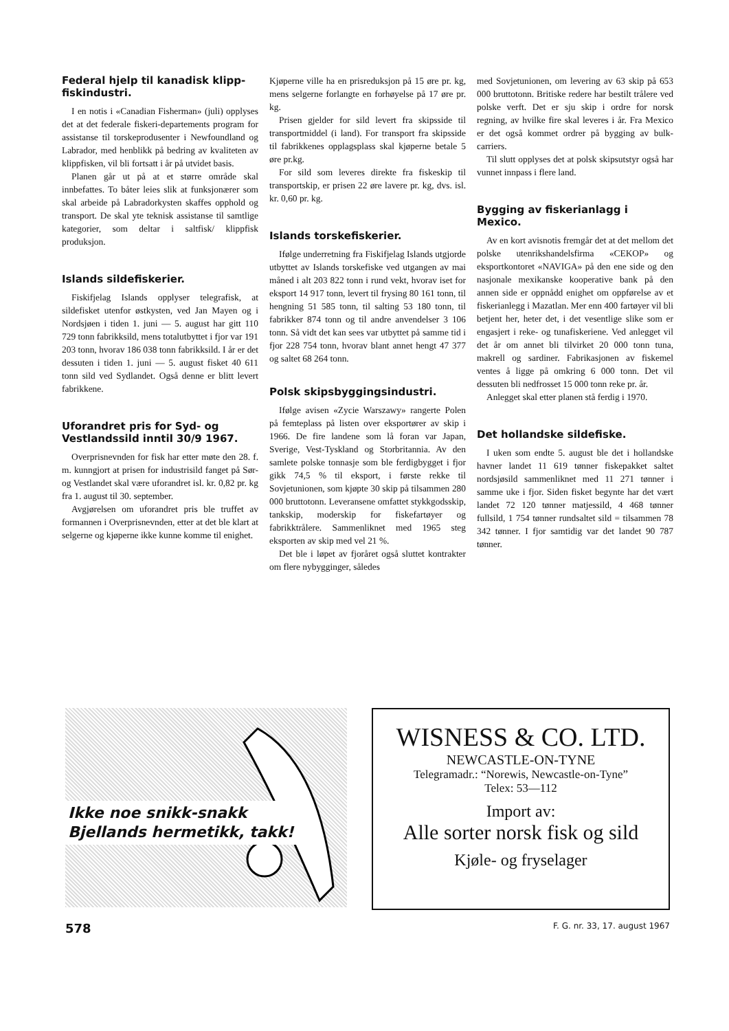Federal hjelp til kanadisk klipp-fiskindustri.
I en notis i «Canadian Fisherman» (juli) opplyses det at det federale fiskeri-departements program for assistanse til torskeprodusenter i Newfoundland og Labrador, med henblikk på bedring av kvaliteten av klippfisken, vil bli fortsatt i år på utvidet basis.
Planen går ut på at et større område skal innbefattes. To båter leies slik at funksjonærer som skal arbeide på Labradorkysten skaffes opphold og transport. De skal yte teknisk assistanse til samtlige kategorier, som deltar i saltfisk/ klippfisk produksjon.
Islands sildefiskerier.
Fiskifjelag Islands opplyser telegrafisk, at sildefisket utenfor østkysten, ved Jan Mayen og i Nordsjøen i tiden 1. juni — 5. august har gitt 110 729 tonn fabrikksild, mens totalutbyttet i fjor var 191 203 tonn, hvorav 186 038 tonn fabrikksild. I år er det dessuten i tiden 1. juni — 5. august fisket 40 611 tonn sild ved Sydlandet. Også denne er blitt levert fabrikkene.
Uforandret pris for Syd- og Vestlandssild inntil 30/9 1967.
Overprisnevnden for fisk har etter møte den 28. f. m. kunngjort at prisen for industrisild fanget på Sør- og Vestlandet skal være uforandret isl. kr. 0,82 pr. kg fra 1. august til 30. september.
Avgjørelsen om uforandret pris ble truffet av formannen i Overprisnevnden, etter at det ble klart at selgerne og kjøperne ikke kunne komme til enighet.
Kjøperne ville ha en prisreduksjon på 15 øre pr. kg, mens selgerne forlangte en forhøyelse på 17 øre pr. kg.
Prisen gjelder for sild levert fra skipsside til transportmiddel (i land). For transport fra skipsside til fabrikkenes opplagsplass skal kjøperne betale 5 øre pr.kg.
For sild som leveres direkte fra fiskeskip til transportskip, er prisen 22 øre lavere pr. kg, dvs. isl. kr. 0,60 pr. kg.
Islands torskefiskerier.
Ifølge underretning fra Fiskifjelag Islands utgjorde utbyttet av Islands torskefiske ved utgangen av mai måned i alt 203 822 tonn i rund vekt, hvorav iset for eksport 14 917 tonn, levert til frysing 80 161 tonn, til hengning 51 585 tonn, til salting 53 180 tonn, til fabrikker 874 tonn og til andre anvendelser 3 106 tonn. Så vidt det kan sees var utbyttet på samme tid i fjor 228 754 tonn, hvorav blant annet hengt 47 377 og saltet 68 264 tonn.
Polsk skipsbyggingsindustri.
Ifølge avisen «Zycie Warszawy» rangerte Polen på femteplass på listen over eksportører av skip i 1966. De fire landene som lå foran var Japan, Sverige, Vest-Tyskland og Storbritannia. Av den samlete polske tonnasje som ble ferdigbygget i fjor gikk 74,5 % til eksport, i første rekke til Sovjetunionen, som kjøpte 30 skip på tilsammen 280 000 bruttotonn. Leveransene omfattet stykkgodsskip, tankskip, moderskip for fiskefartøyer og fabrikktrålere. Sammenliknet med 1965 steg eksporten av skip med vel 21 %.
Det ble i løpet av fjoråret også sluttet kontrakter om flere nybygginger, således
med Sovjetunionen, om levering av 63 skip på 653 000 bruttotonn. Britiske redere har bestilt trålere ved polske verft. Det er sju skip i ordre for norsk regning, av hvilke fire skal leveres i år. Fra Mexico er det også kommet ordrer på bygging av bulk-carriers.
Til slutt opplyses det at polsk skipsutstyr også har vunnet innpass i flere land.
Bygging av fiskerianlagg i Mexico.
Av en kort avisnotis fremgår det at det mellom det polske utenrikshandelsfirma «CEKOP» og eksportkontoret «NAVIGA» på den ene side og den nasjonale mexikanske kooperative bank på den annen side er oppnådd enighet om oppførelse av et fiskerianlegg i Mazatlan. Mer enn 400 fartøyer vil bli betjent her, heter det, i det vesentlige slike som er engasjert i reke- og tunafiskeriene. Ved anlegget vil det år om annet bli tilvirket 20 000 tonn tuna, makrell og sardiner. Fabrikasjonen av fiskemel ventes å ligge på omkring 6 000 tonn. Det vil dessuten bli nedfrosset 15 000 tonn reke pr. år.
Anlegget skal etter planen stå ferdig i 1970.
Det hollandske sildefiske.
I uken som endte 5. august ble det i hollandske havner landet 11 619 tønner fiskepakket saltet nordsjøsild sammenliknet med 11 271 tønner i samme uke i fjor. Siden fisket begynte har det vært landet 72 120 tønner matjessild, 4 468 tønner fullsild, 1 754 tønner rundsaltet sild = tilsammen 78 342 tønner. I fjor samtidig var det landet 90 787 tønner.
Ikke noe snikk-snakk
Bjellands hermetikk, takk!
WISNESS & CO. LTD.
NEWCASTLE-ON-TYNE
Telegramadr.: “Norewis, Newcastle-on-Tyne”
Telex: 53—112
Import av:
Alle sorter norsk fisk og sild
Kjøle- og fryselager
578 F. G. nr. 33, 17. august 1967